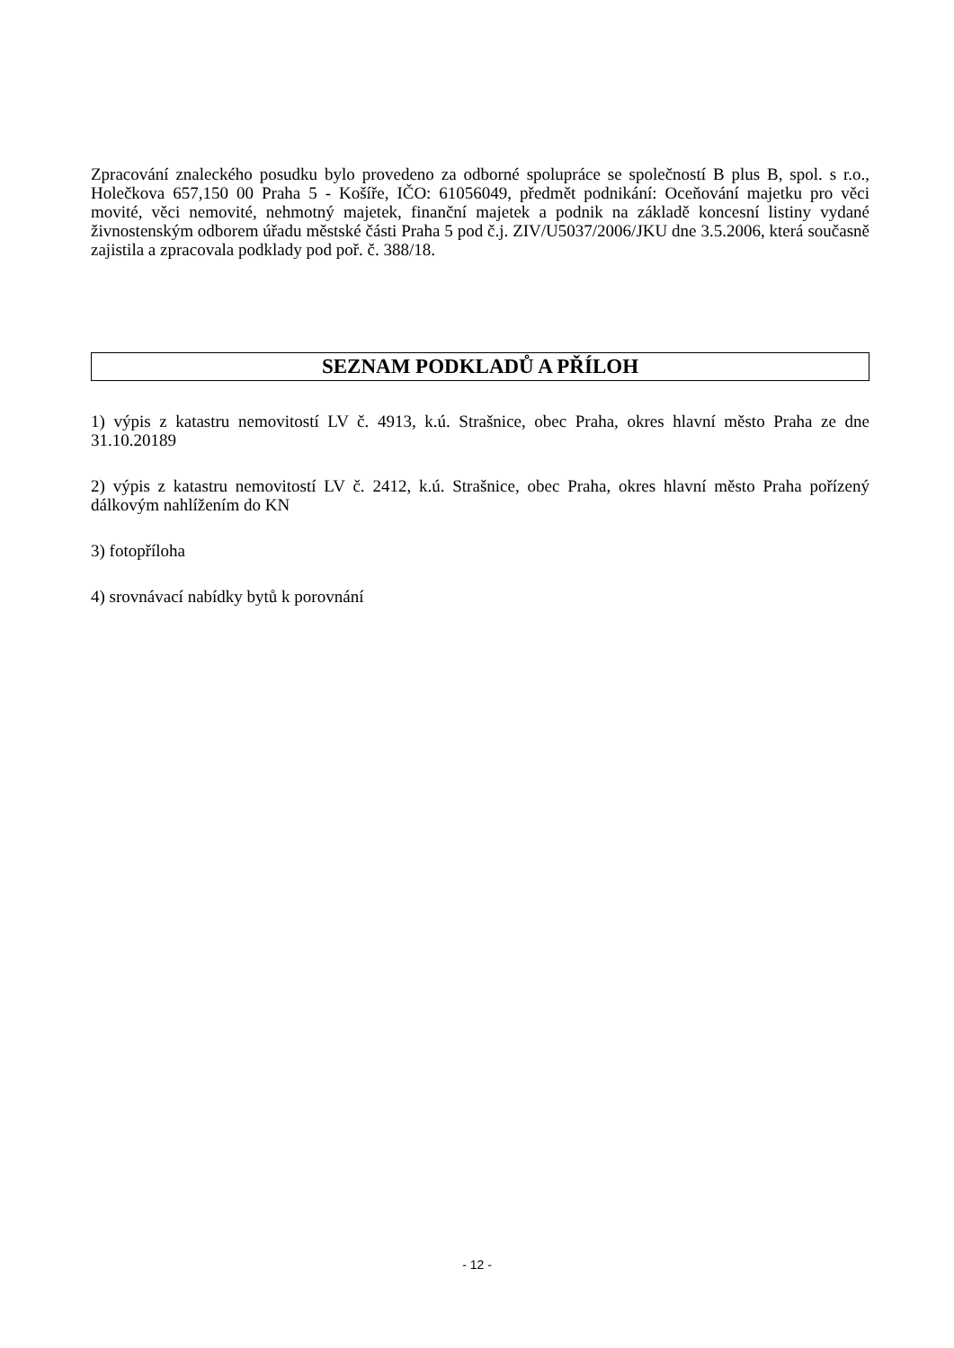Zpracování znaleckého posudku bylo provedeno za odborné spolupráce se společností B plus B, spol. s r.o., Holečkova 657,150 00 Praha 5 - Košíře, IČO: 61056049, předmět podnikání: Oceňování majetku pro věci movité, věci nemovité, nehmotný majetek, finanční majetek a podnik na základě koncesní listiny vydané živnostenským odborem úřadu městské části Praha 5 pod č.j. ZIV/U5037/2006/JKU dne 3.5.2006, která současně zajistila a zpracovala podklady pod poř. č. 388/18.
SEZNAM PODKLADŮ A PŘÍLOH
1) výpis z katastru nemovitostí LV č. 4913, k.ú. Strašnice, obec Praha, okres hlavní město Praha ze dne 31.10.20189
2) výpis z katastru nemovitostí LV č. 2412, k.ú. Strašnice, obec Praha, okres hlavní město Praha pořízený dálkovým nahlížením do KN
3) fotopříloha
4) srovnávací nabídky bytů k porovnání
- 12 -